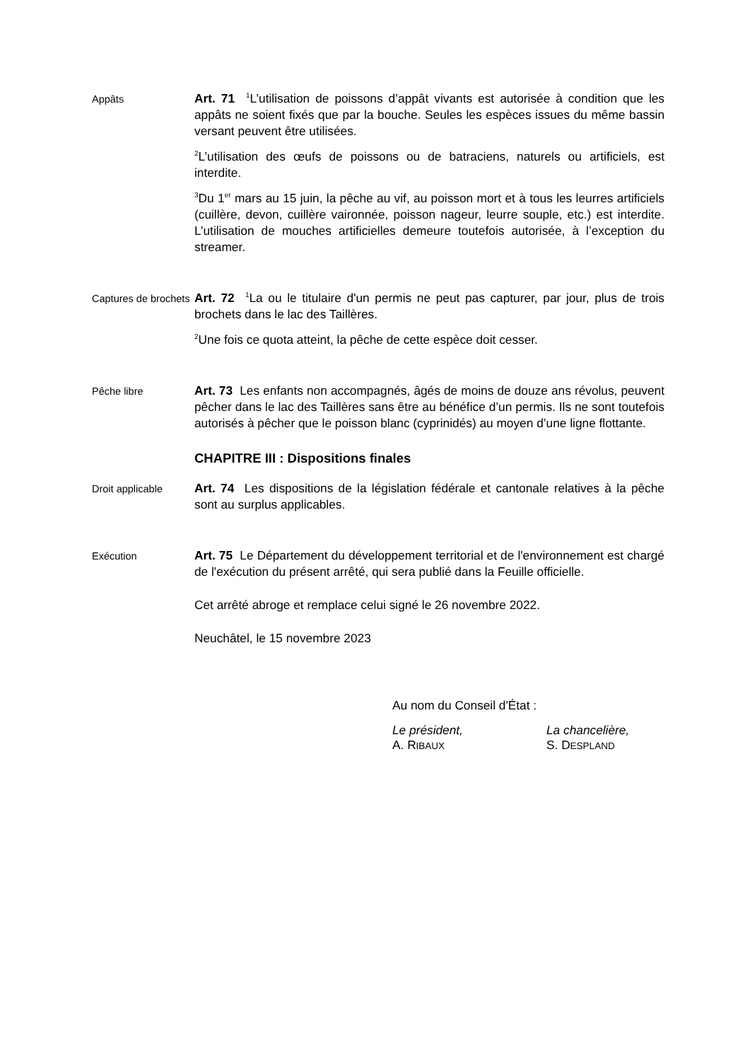Appâts
Art. 71 <sup>1</sup>L’utilisation de poissons d’appât vivants est autorisée à condition que les appâts ne soient fixés que par la bouche. Seules les espèces issues du même bassin versant peuvent être utilisées.
<sup>2</sup> L’utilisation des œufs de poissons ou de batraciens, naturels ou artificiels, est interdite.
<sup>3</sup> Du 1<sup>er</sup> mars au 15 juin, la pêche au vif, au poisson mort et à tous les leurres artificiels (cuillère, devon, cuillère vaironnée, poisson nageur, leurre souple, etc.) est interdite. L’utilisation de mouches artificielles demeure toutefois autorisée, à l’exception du streamer.
Captures de brochets
Art. 72 <sup>1</sup>La ou le titulaire d'un permis ne peut pas capturer, par jour, plus de trois brochets dans le lac des Taillères.
<sup>2</sup> Une fois ce quota atteint, la pêche de cette espèce doit cesser.
Pêche libre
Art. 73 Les enfants non accompagnés, âgés de moins de douze ans révolus, peuvent pêcher dans le lac des Taillères sans être au bénéfice d’un permis. Ils ne sont toutefois autorisés à pêcher que le poisson blanc (cyprinidés) au moyen d’une ligne flottante.
CHAPITRE III : Dispositions finales
Droit applicable
Art. 74 Les dispositions de la législation fédérale et cantonale relatives à la pêche sont au surplus applicables.
Exécution
Art. 75 Le Département du développement territorial et de l'environnement est chargé de l'exécution du présent arrêté, qui sera publié dans la Feuille officielle.
Cet arrêté abroge et remplace celui signé le 26 novembre 2022.
Neuchâtel, le 15 novembre 2023
Au nom du Conseil d'État :
Le président,
A. RIBAUX
La chancelière,
S. DESPLAND